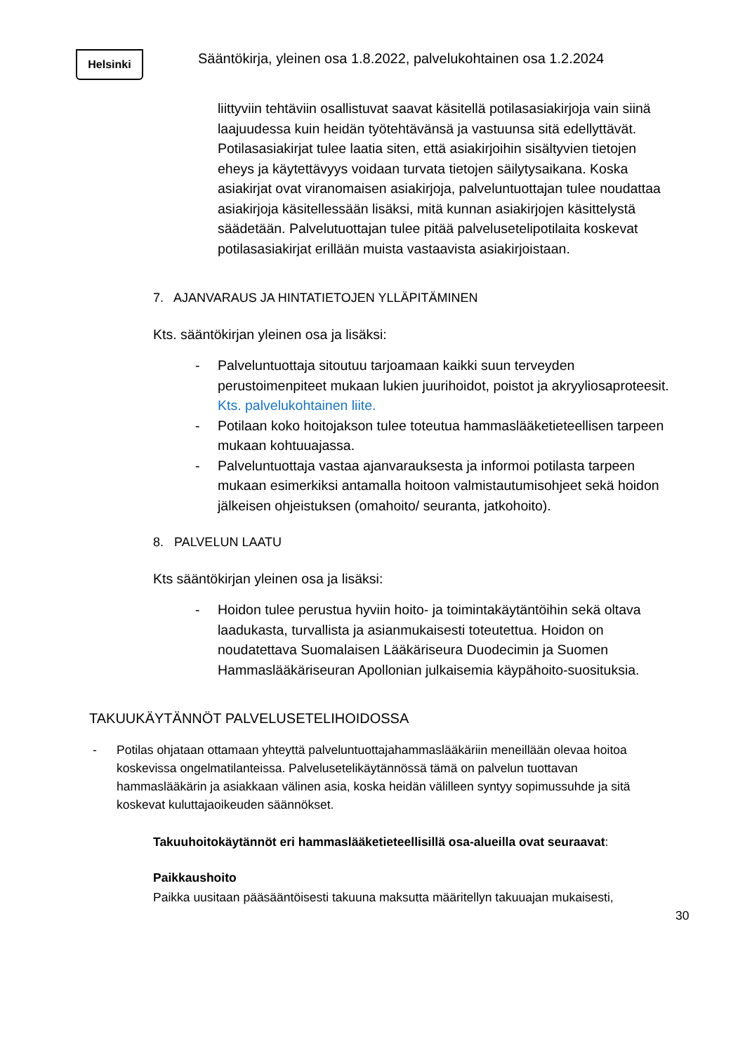Helsinki
Sääntökirja, yleinen osa 1.8.2022, palvelukohtainen osa 1.2.2024
liittyviin tehtäviin osallistuvat saavat käsitellä potilasasiakirjoja vain siinä laajuudessa kuin heidän työtehtävänsä ja vastuunsa sitä edellyttävät. Potilasasiakirjat tulee laatia siten, että asiakirjoihin sisältyvien tietojen eheys ja käytettävyys voidaan turvata tietojen säilytysaikana. Koska asiakirjat ovat viranomaisen asiakirjoja, palveluntuottajan tulee noudattaa asiakirjoja käsitellessään lisäksi, mitä kunnan asiakirjojen käsittelystä säädetään. Palvelutuottajan tulee pitää palvelusetelipotilaita koskevat potilasasiakirjat erillään muista vastaavista asiakirjoistaan.
7. AJANVARAUS JA HINTATIETOJEN YLLÄPITÄMINEN
Kts. sääntökirjan yleinen osa ja lisäksi:
- Palveluntuottaja sitoutuu tarjoamaan kaikki suun terveyden perustoimenpiteet mukaan lukien juurihoidot, poistot ja akryyliosaproteesit. Kts. palvelukohtainen liite.
- Potilaan koko hoitojakson tulee toteutua hammaslääketieteellisen tarpeen mukaan kohtuuajassa.
- Palveluntuottaja vastaa ajanvarauksesta ja informoi potilasta tarpeen mukaan esimerkiksi antamalla hoitoon valmistautumisohjeet sekä hoidon jälkeisen ohjeistuksen (omahoito/ seuranta, jatkohoito).
8. PALVELUN LAATU
Kts sääntökirjan yleinen osa ja lisäksi:
- Hoidon tulee perustua hyviin hoito- ja toimintakäytäntöihin sekä oltava laadukasta, turvallista ja asianmukaisesti toteutettua. Hoidon on noudatettava Suomalaisen Lääkäriseura Duodecimin ja Suomen Hammaslääkäriseuran Apollonian julkaisemia käypähoito-suosituksia.
TAKUUKÄYTÄNNÖT PALVELUSETELIHOIDOSSA
- Potilas ohjataan ottamaan yhteyttä palveluntuottajahammaslääkäriin meneillään olevaa hoitoa koskevissa ongelmatilanteissa. Palvelusetelikäytännössä tämä on palvelun tuottavan hammaslääkärin ja asiakkaan välinen asia, koska heidän välilleen syntyy sopimussuhde ja sitä koskevat kuluttajaoikeuden säännökset.
Takuuhoitokäytännöt eri hammaslääketieteellisillä osa-alueilla ovat seuraavat:
Paikkaushoito
Paikka uusitaan pääsääntöisesti takuuna maksutta määritellyn takuuajan mukaisesti,
30